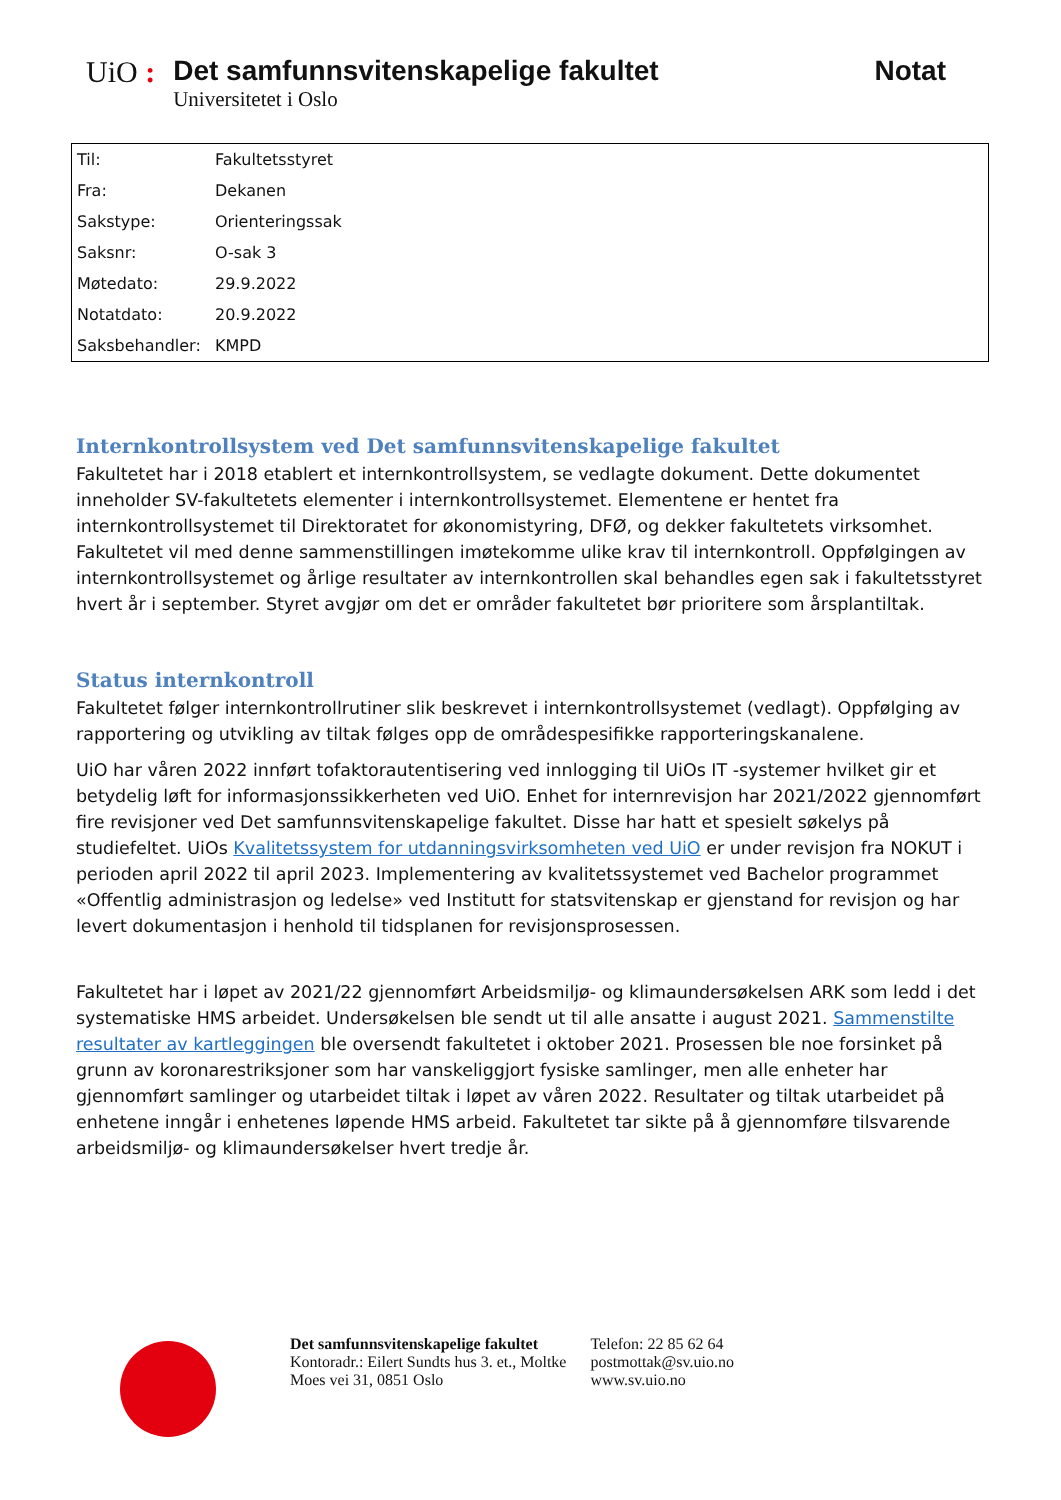UiO : Det samfunnsvitenskapelige fakultet
Universitetet i Oslo
Notat
| Til: | Fakultetsstyret |
| Fra: | Dekanen |
| Sakstype: | Orienteringssak |
| Saksnr: | O-sak 3 |
| Møtedato: | 29.9.2022 |
| Notatdato: | 20.9.2022 |
| Saksbehandler: | KMPD |
Internkontrollsystem ved Det samfunnsvitenskapelige fakultet
Fakultetet har i 2018 etablert et internkontrollsystem, se vedlagte dokument. Dette dokumentet inneholder SV-fakultetets elementer i internkontrollsystemet. Elementene er hentet fra internkontrollsystemet til Direktoratet for økonomistyring, DFØ, og dekker fakultetets virksomhet. Fakultetet vil med denne sammenstillingen imøtekomme ulike krav til internkontroll. Oppfølgingen av internkontrollsystemet og årlige resultater av internkontrollen skal behandles egen sak i fakultetsstyret hvert år i september. Styret avgjør om det er områder fakultetet bør prioritere som årsplantiltak.
Status internkontroll
Fakultetet følger internkontrollrutiner slik beskrevet i internkontrollsystemet (vedlagt). Oppfølging av rapportering og utvikling av tiltak følges opp de områdespesifikke rapporteringskanalene.
UiO har våren 2022 innført tofaktorautentisering ved innlogging til UiOs IT -systemer hvilket gir et betydelig løft for informasjonssikkerheten ved UiO. Enhet for internrevisjon har 2021/2022 gjennomført fire revisjoner ved Det samfunnsvitenskapelige fakultet. Disse har hatt et spesielt søkelys på studiefeltet. UiOs Kvalitetssystem for utdanningsvirksomheten ved UiO er under revisjon fra NOKUT i perioden april 2022 til april 2023. Implementering av kvalitetssystemet ved Bachelor programmet «Offentlig administrasjon og ledelse» ved Institutt for statsvitenskap er gjenstand for revisjon og har levert dokumentasjon i henhold til tidsplanen for revisjonsprosessen.
Fakultetet har i løpet av 2021/22 gjennomført Arbeidsmiljø- og klimaundersøkelsen ARK som ledd i det systematiske HMS arbeidet. Undersøkelsen ble sendt ut til alle ansatte i august 2021. Sammenstilte resultater av kartleggingen ble oversendt fakultetet i oktober 2021. Prosessen ble noe forsinket på grunn av koronarestriksjoner som har vanskeliggjort fysiske samlinger, men alle enheter har gjennomført samlinger og utarbeidet tiltak i løpet av våren 2022. Resultater og tiltak utarbeidet på enhetene inngår i enhetenes løpende HMS arbeid. Fakultetet tar sikte på å gjennomføre tilsvarende arbeidsmiljø- og klimaundersøkelser hvert tredje år.
Det samfunnsvitenskapelige fakultet
Kontoradr.: Eilert Sundts hus 3. et., Moltke
Moes vei 31, 0851 Oslo
Telefon: 22 85 62 64
postmottak@sv.uio.no
www.sv.uio.no